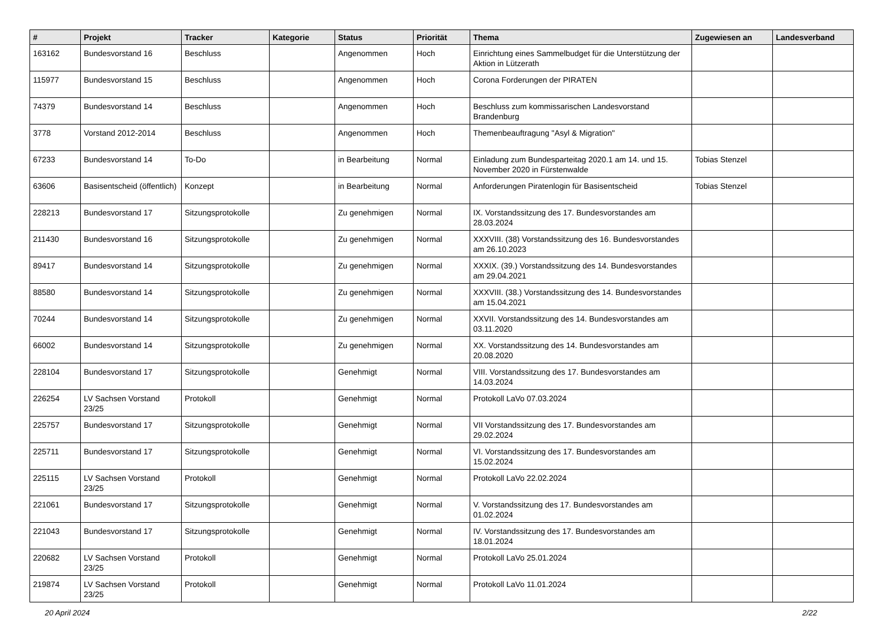| # | Projekt | Tracker | Kategorie | Status | Priorität | Thema | Zugewiesen an | Landesverband |
| --- | --- | --- | --- | --- | --- | --- | --- | --- |
| 163162 | Bundesvorstand 16 | Beschluss | | Angenommen | Hoch | Einrichtung eines Sammelbudget für die Unterstützung der Aktion in Lützerath | | |
| 115977 | Bundesvorstand 15 | Beschluss | | Angenommen | Hoch | Corona Forderungen der PIRATEN | | |
| 74379 | Bundesvorstand 14 | Beschluss | | Angenommen | Hoch | Beschluss zum kommissarischen Landesvorstand Brandenburg | | |
| 3778 | Vorstand 2012-2014 | Beschluss | | Angenommen | Hoch | Themenbeauftragung "Asyl & Migration" | | |
| 67233 | Bundesvorstand 14 | To-Do | | in Bearbeitung | Normal | Einladung zum Bundesparteitag 2020.1 am 14. und 15. November 2020 in Fürstenwalde | Tobias Stenzel | |
| 63606 | Basisentscheid (öffentlich) | Konzept | | in Bearbeitung | Normal | Anforderungen Piratenlogin für Basisentscheid | Tobias Stenzel | |
| 228213 | Bundesvorstand 17 | Sitzungsprotokolle | | Zu genehmigen | Normal | IX. Vorstandssitzung des 17. Bundesvorstandes am 28.03.2024 | | |
| 211430 | Bundesvorstand 16 | Sitzungsprotokolle | | Zu genehmigen | Normal | XXXVIII. (38) Vorstandssitzung des 16. Bundesvorstandes am 26.10.2023 | | |
| 89417 | Bundesvorstand 14 | Sitzungsprotokolle | | Zu genehmigen | Normal | XXXIX. (39.) Vorstandssitzung des 14. Bundesvorstandes am 29.04.2021 | | |
| 88580 | Bundesvorstand 14 | Sitzungsprotokolle | | Zu genehmigen | Normal | XXXVIII. (38.) Vorstandssitzung des 14. Bundesvorstandes am 15.04.2021 | | |
| 70244 | Bundesvorstand 14 | Sitzungsprotokolle | | Zu genehmigen | Normal | XXVII. Vorstandssitzung des 14. Bundesvorstandes am 03.11.2020 | | |
| 66002 | Bundesvorstand 14 | Sitzungsprotokolle | | Zu genehmigen | Normal | XX. Vorstandssitzung des 14. Bundesvorstandes am 20.08.2020 | | |
| 228104 | Bundesvorstand 17 | Sitzungsprotokolle | | Genehmigt | Normal | VIII. Vorstandssitzung des 17. Bundesvorstandes am 14.03.2024 | | |
| 226254 | LV Sachsen Vorstand 23/25 | Protokoll | | Genehmigt | Normal | Protokoll LaVo 07.03.2024 | | |
| 225757 | Bundesvorstand 17 | Sitzungsprotokolle | | Genehmigt | Normal | VII Vorstandssitzung des 17. Bundesvorstandes am 29.02.2024 | | |
| 225711 | Bundesvorstand 17 | Sitzungsprotokolle | | Genehmigt | Normal | VI. Vorstandssitzung des 17. Bundesvorstandes am 15.02.2024 | | |
| 225115 | LV Sachsen Vorstand 23/25 | Protokoll | | Genehmigt | Normal | Protokoll LaVo 22.02.2024 | | |
| 221061 | Bundesvorstand 17 | Sitzungsprotokolle | | Genehmigt | Normal | V. Vorstandssitzung des 17. Bundesvorstandes am 01.02.2024 | | |
| 221043 | Bundesvorstand 17 | Sitzungsprotokolle | | Genehmigt | Normal | IV. Vorstandssitzung des 17. Bundesvorstandes am 18.01.2024 | | |
| 220682 | LV Sachsen Vorstand 23/25 | Protokoll | | Genehmigt | Normal | Protokoll LaVo 25.01.2024 | | |
| 219874 | LV Sachsen Vorstand 23/25 | Protokoll | | Genehmigt | Normal | Protokoll LaVo 11.01.2024 | | |
20 April 2024 2/22